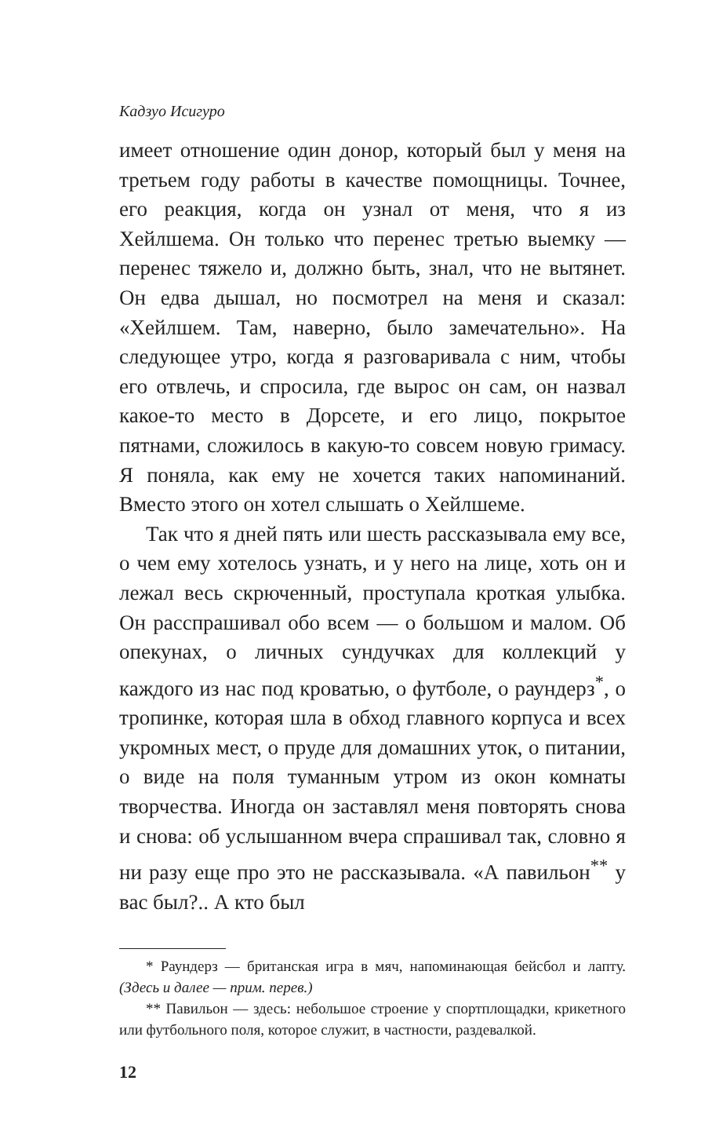Кадзуо Исигуро
имеет отношение один донор, который был у меня на третьем году работы в качестве помощницы. Точнее, его реакция, когда он узнал от меня, что я из Хейлшема. Он только что перенес третью выемку — перенес тяжело и, должно быть, знал, что не вытянет. Он едва дышал, но посмотрел на меня и сказал: «Хейлшем. Там, наверно, было замечательно». На следующее утро, когда я разговаривала с ним, чтобы его отвлечь, и спросила, где вырос он сам, он назвал какое-то место в Дорсете, и его лицо, покрытое пятнами, сложилось в какую-то совсем новую гримасу. Я поняла, как ему не хочется таких напоминаний. Вместо этого он хотел слышать о Хейлшеме.
Так что я дней пять или шесть рассказывала ему все, о чем ему хотелось узнать, и у него на лице, хоть он и лежал весь скрюченный, проступала кроткая улыбка. Он расспрашивал обо всем — о большом и малом. Об опекунах, о личных сундучках для коллекций у каждого из нас под кроватью, о футболе, о раундерз<sup>*</sup>, о тропинке, которая шла в обход главного корпуса и всех укромных мест, о пруде для домашних уток, о питании, о виде на поля туманным утром из окон комнаты творчества. Иногда он заставлял меня повторять снова и снова: об услышанном вчера спрашивал так, словно я ни разу еще про это не рассказывала. «А павильон<sup>**</sup> у вас был?.. А кто был
* Раундерз — британская игра в мяч, напоминающая бейсбол и лапту. (Здесь и далее — прим. перев.)
** Павильон — здесь: небольшое строение у спортплощадки, крикетного или футбольного поля, которое служит, в частности, раздевалкой.
12